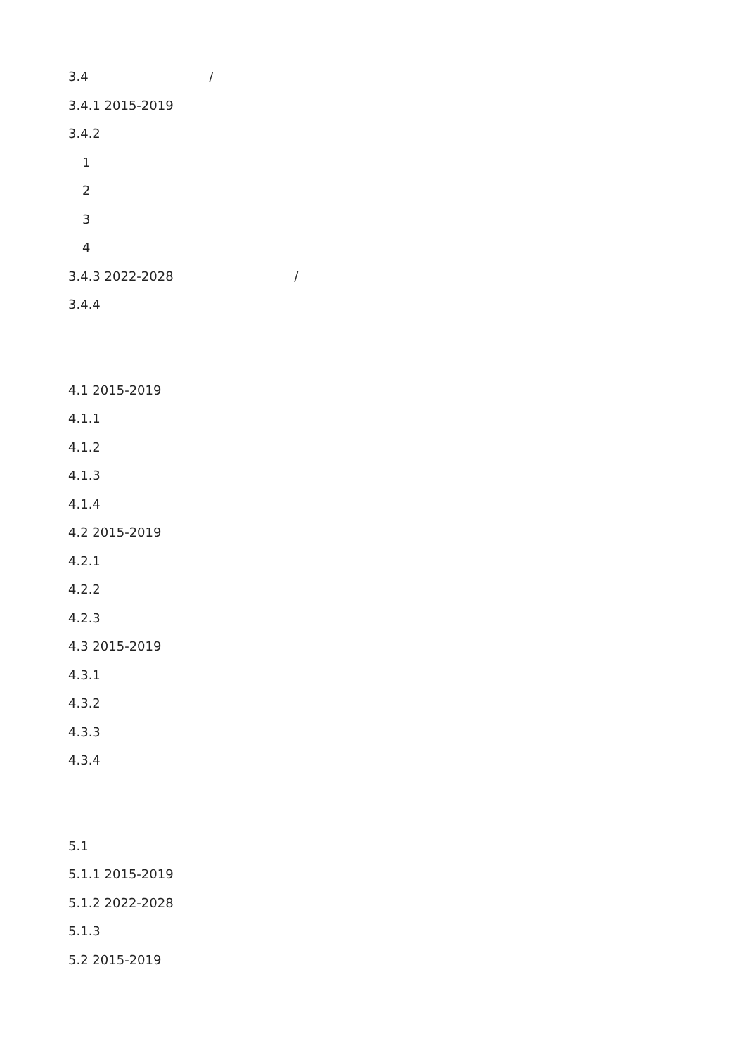3.4 /
3.4.1 2015-2019
3.4.2
1
2
3
4
3.4.3 2022-2028 /
3.4.4
4.1 2015-2019
4.1.1
4.1.2
4.1.3
4.1.4
4.2 2015-2019
4.2.1
4.2.2
4.2.3
4.3 2015-2019
4.3.1
4.3.2
4.3.3
4.3.4
5.1
5.1.1 2015-2019
5.1.2 2022-2028
5.1.3
5.2 2015-2019